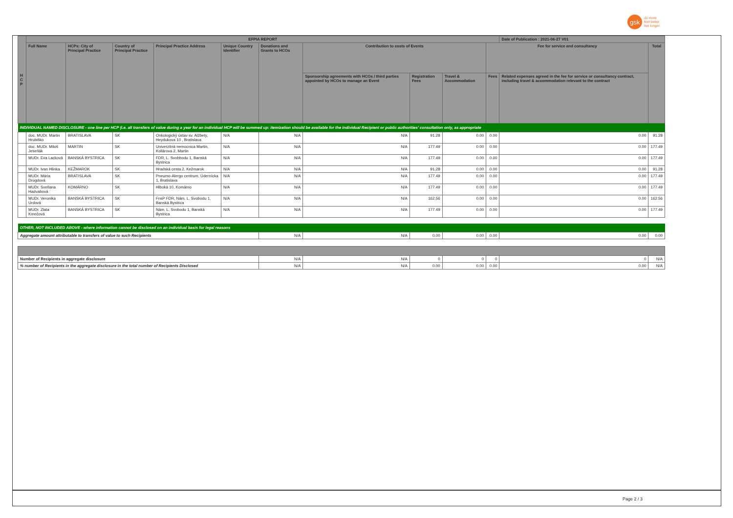gsk
do more
feel better
live longer
| H C P | EFPIA REPORT | | | | | | | | | | Date of Publication : 2021-06-27 V01 | |
| --- | --- | --- | --- | --- | --- | --- | --- | --- | --- | --- | --- | --- |
| | Full Name | HCPs: City of Principal Practice | Country of Principal Practice | Principal Practice Address | Unique Country Identifier | Donations and Grants to HCOs | Contribution to costs of Events | | | Fee for service and consultancy | | Total |
| | | | | | | | Sponsorship agreements with HCOs / third parties appointed by HCOs to manage an Event | Registration Fees | Travel & Accommodation | Fees | Related expenses agreed in the fee for service or consultancy contract, including travel & accommodation relevant to the contract | |
| INDIVIDUAL NAMED DISCLOSURE - one line per HCP (i.e. all transfers of value during a year for an individual HCP will be summed up: itemization should be available for the individual Recipient or public authorities' consultation only, as appropriate | | | | | | | | | | | | |
| | doc. MUDr. Martin Hrubiško | BRATISLAVA | SK | Onkologický ústav sv. Alžbety, Heydukova 10 , Bratislava | N/A | N/A | N/A | 91.28 | 0.00 | 0.00 | 0.00 | 91.28 |
| | doc. MUDr. Miloš Jeseňák | MARTIN | SK | Univerzitná nemocnica Martin, Kollárova 2, Martin | N/A | N/A | N/A | 177.49 | 0.00 | 0.00 | 0.00 | 177.49 |
| | MUDr. Eva Lacková | BANSKÁ BYSTRICA | SK | FDR, L. Svobbodu 1, Banská Bystrica | N/A | N/A | N/A | 177.49 | 0.00 | 0.00 | 0.00 | 177.49 |
| | MUDr. Ivan Hlinka | KEŽMAROK | SK | Hradská cesta 2, Kežmarok | N/A | N/A | N/A | 91.28 | 0.00 | 0.00 | 0.00 | 91.28 |
| | MUDr. Mária Drugdová | BRATISLAVA | SK | Pneumo-Alergo centrum, Údernícka 1, Bratislava | N/A | N/A | N/A | 177.49 | 0.00 | 0.00 | 0.00 | 177.49 |
| | MUDr. Svetlana Hadvabová | KOMÁRNO | SK | Hlboká 10, Komárno | N/A | N/A | N/A | 177.49 | 0.00 | 0.00 | 0.00 | 177.49 |
| | MUDr. Veronika Urdová | BANSKÁ BYSTRICA | SK | FnsP FDR, Nám. L. Svobodu 1, Banská Bystrica | N/A | N/A | N/A | 162.56 | 0.00 | 0.00 | 0.00 | 162.56 |
| | MUDr. Zlata Kmečová | BANSKÁ BYSTRICA | SK | Nám. L. Svobodu 1, Banská Bystrica | N/A | N/A | N/A | 177.49 | 0.00 | 0.00 | 0.00 | 177.49 |
| OTHER, NOT INCLUDED ABOVE - where information cannot be disclosed on an individual basis for legal reasons | | | | | | | | | | | | |
| Aggregate amount attributable to transfers of value to such Recipients | | | | | | N/A | N/A | 0.00 | 0.00 | 0.00 | 0.00 | 0.00 |
| Number of Recipients in aggregate disclosure | | | | | | N/A | N/A | 0 | 0 | 0 | 0 | N/A |
| % number of Recipients in the aggregate disclosure in the total number of Recipients Disclosed | | | | | | N/A | N/A | 0.00 | 0.00 | 0.00 | 0.00 | N/A |
Page 2 / 3